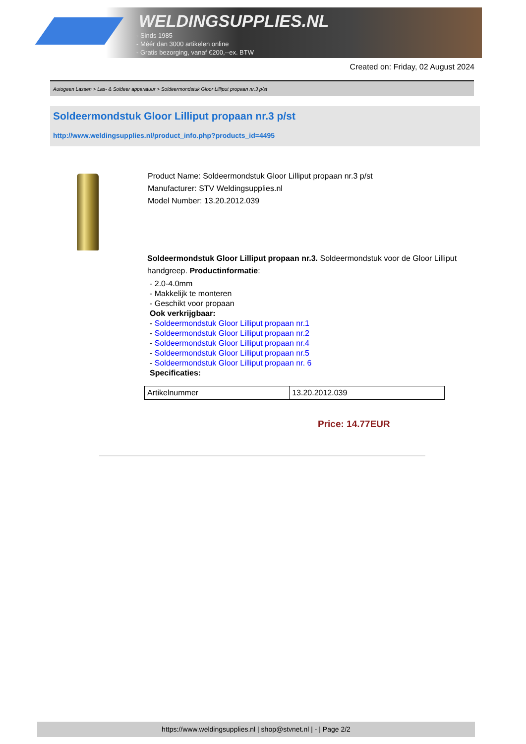WELDINGSUPPLIES.NL
- Sinds 1985
- Méér dan 3000 artikelen online
- Gratis bezorging, vanaf €200,--ex. BTW
Created on: Friday, 02 August 2024
Autogeen Lassen > Las- & Soldeer apparatuur > Soldeermondstuk Gloor Lilliput propaan nr.3 p/st
Soldeermondstuk Gloor Lilliput propaan nr.3 p/st
http://www.weldingsupplies.nl/product_info.php?products_id=4495
Product Name: Soldeermondstuk Gloor Lilliput propaan nr.3 p/st
Manufacturer: STV Weldingsupplies.nl
Model Number: 13.20.2012.039
Soldeermondstuk Gloor Lilliput propaan nr.3. Soldeermondstuk voor de Gloor Lilliput handgreep. Productinformatie:
- 2.0-4.0mm
- Makkelijk te monteren
- Geschikt voor propaan
Ook verkrijgbaar:
- Soldeermondstuk Gloor Lilliput propaan nr.1
- Soldeermondstuk Gloor Lilliput propaan nr.2
- Soldeermondstuk Gloor Lilliput propaan nr.4
- Soldeermondstuk Gloor Lilliput propaan nr.5
- Soldeermondstuk Gloor Lilliput propaan nr. 6
Specificaties:
| Artikelnummer | 13.20.2012.039 |
Price: 14.77EUR
https://www.weldingsupplies.nl | shop@stvnet.nl | - | Page 2/2